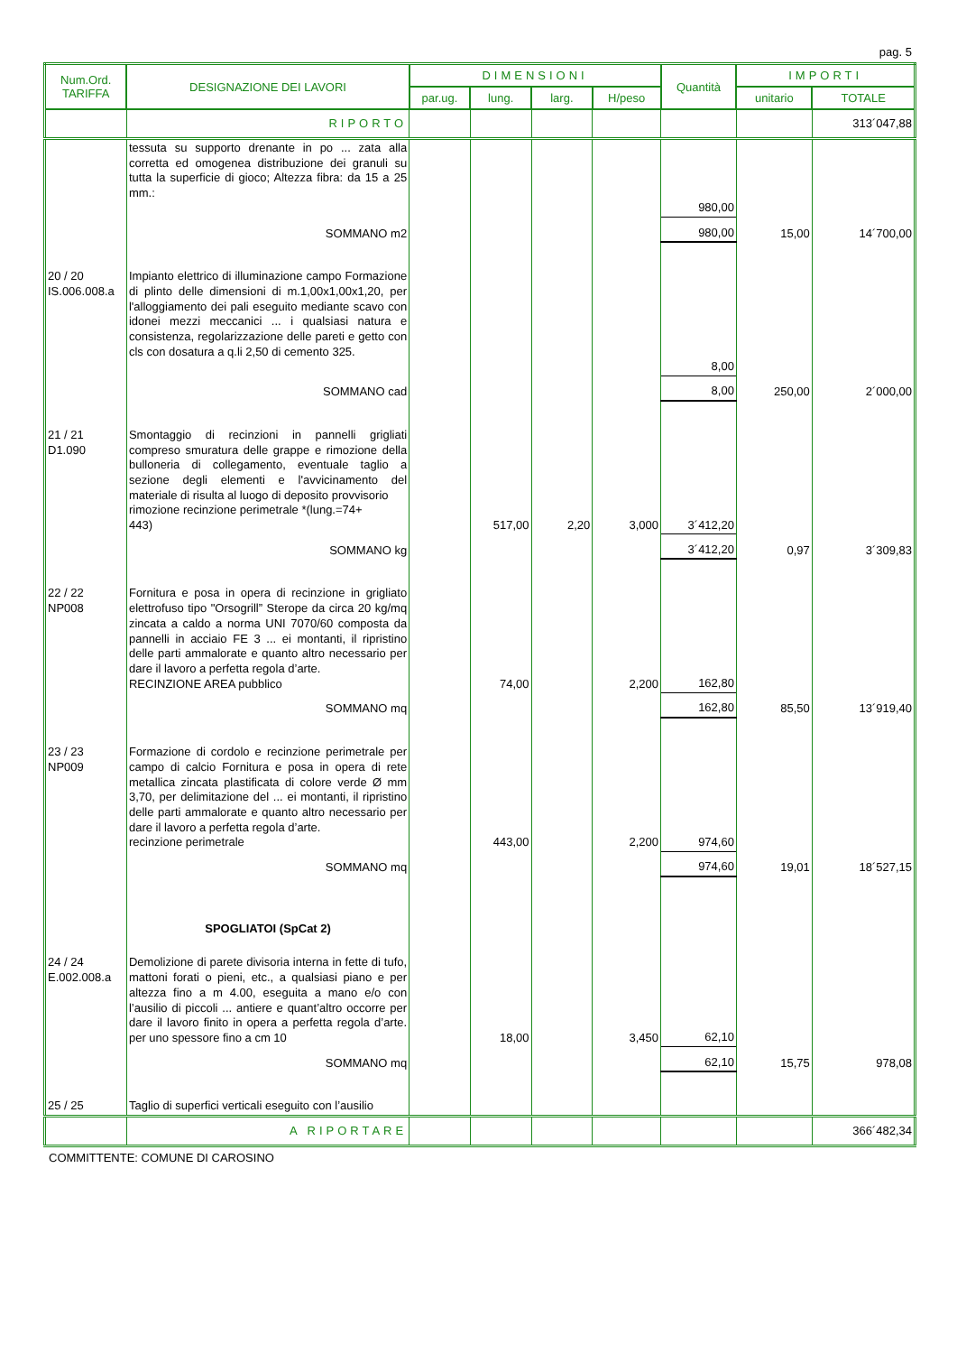pag. 5
| Num.Ord. TARIFFA | DESIGNAZIONE DEI LAVORI | DIMENSIONI | | | | Quantità | IMPORTI | |
| --- | --- | --- | --- | --- | --- | --- | --- | --- |
| | | par.ug. | lung. | larg. | H/peso | | unitario | TOTALE |
| | RIPORTO | | | | | | | 313´047,88 |
| | tessuta su supporto drenante in po ... zata alla corretta ed omogenea distribuzione dei granuli su tutta la superficie di gioco; Altezza fibra: da 15 a 25 mm.: | | | | | 980,00 | | |
| | SOMMANO m2 | | | | | 980,00 | 15,00 | 14´700,00 |
| 20 / 20 IS.006.008.a | Impianto elettrico di illuminazione campo Formazione di plinto delle dimensioni di m.1,00x1,00x1,20, per l'alloggiamento dei pali eseguito mediante scavo con idonei mezzi meccanici ... i qualsiasi natura e consistenza, regolarizzazione delle pareti e getto con cls con dosatura a q.li 2,50 di cemento 325. | | | | | 8,00 | | |
| | SOMMANO cad | | | | | 8,00 | 250,00 | 2´000,00 |
| 21 / 21 D1.090 | Smontaggio di recinzioni in pannelli grigliati compreso smuratura delle grappe e rimozione della bulloneria di collegamento, eventuale taglio a sezione degli elementi e l'avvicinamento del materiale di risulta al luogo di deposito provvisorio rimozione recinzione perimetrale *(lung.=74+ 443) | | 517,00 | 2,20 | 3,000 | 3´412,20 | | |
| | SOMMANO kg | | | | | 3´412,20 | 0,97 | 3´309,83 |
| 22 / 22 NP008 | Fornitura e posa in opera di recinzione in grigliato elettrofuso tipo "Orsogrill” Sterope da circa 20 kg/mq zincata a caldo a norma UNI 7070/60 composta da pannelli in acciaio FE 3 ... ei montanti, il ripristino delle parti ammalorate e quanto altro necessario per dare il lavoro a perfetta regola d’arte. RECINZIONE AREA pubblico | | 74,00 | | 2,200 | 162,80 | | |
| | SOMMANO mq | | | | | 162,80 | 85,50 | 13´919,40 |
| 23 / 23 NP009 | Formazione di cordolo e recinzione perimetrale per campo di calcio Fornitura e posa in opera di rete metallica zincata plastificata di colore verde Ø mm 3,70, per delimitazione del ... ei montanti, il ripristino delle parti ammalorate e quanto altro necessario per dare il lavoro a perfetta regola d’arte. recinzione perimetrale | | 443,00 | | 2,200 | 974,60 | | |
| | SOMMANO mq | | | | | 974,60 | 19,01 | 18´527,15 |
| | SPOGLIATOI (SpCat 2) | | | | | | | |
| 24 / 24 E.002.008.a | Demolizione di parete divisoria interna in fette di tufo, mattoni forati o pieni, etc., a qualsiasi piano e per altezza fino a m 4.00, eseguita a mano e/o con l’ausilio di piccoli ... antiere e quant’altro occorre per dare il lavoro finito in opera a perfetta regola d’arte. per uno spessore fino a cm 10 | | 18,00 | | 3,450 | 62,10 | | |
| | SOMMANO mq | | | | | 62,10 | 15,75 | 978,08 |
| 25 / 25 | Taglio di superfici verticali eseguito con l’ausilio | | | | | | | |
| | A RIPORTARE | | | | | | | 366´482,34 |
COMMITTENTE: COMUNE DI CAROSINO